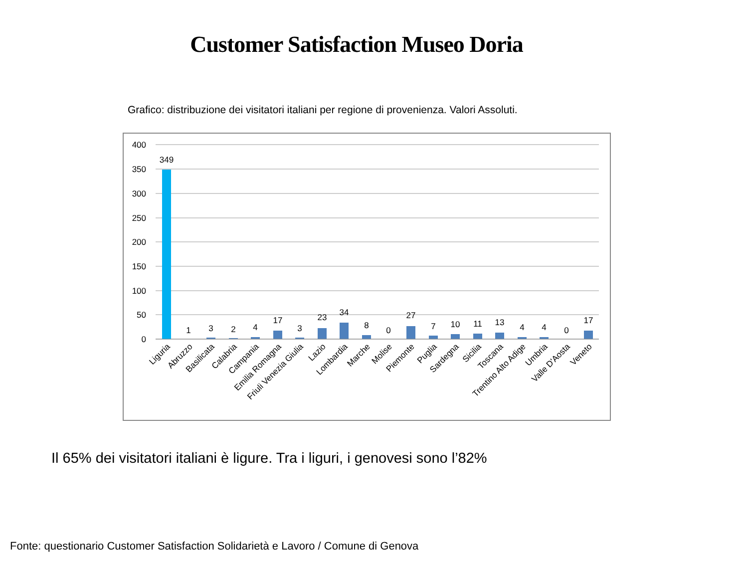Customer Satisfaction Museo Doria
Grafico: distribuzione dei visitatori italiani per regione di provenienza. Valori Assoluti.
400
350
300
250
200
150
100
50
0
349
1
3
2
4
17
3
23
34
8
0
27
7
10
11
13
4
4
0
17
Liguria
Abruzzo
Basilicata
Calabria
Campania
Emilia Romagna
Friuli Venezia Giulia
Lazio
Lombardia
Marche
Molise
Piemonte
Puglia
Sardegna
Sicilia
Toscana
Trentino Alto Adige
Umbria
Valle D'Aosta
Veneto
Il 65% dei visitatori italiani è ligure. Tra i liguri, i genovesi sono l’82%
Fonte: questionario Customer Satisfaction Solidarietà e Lavoro / Comune di Genova